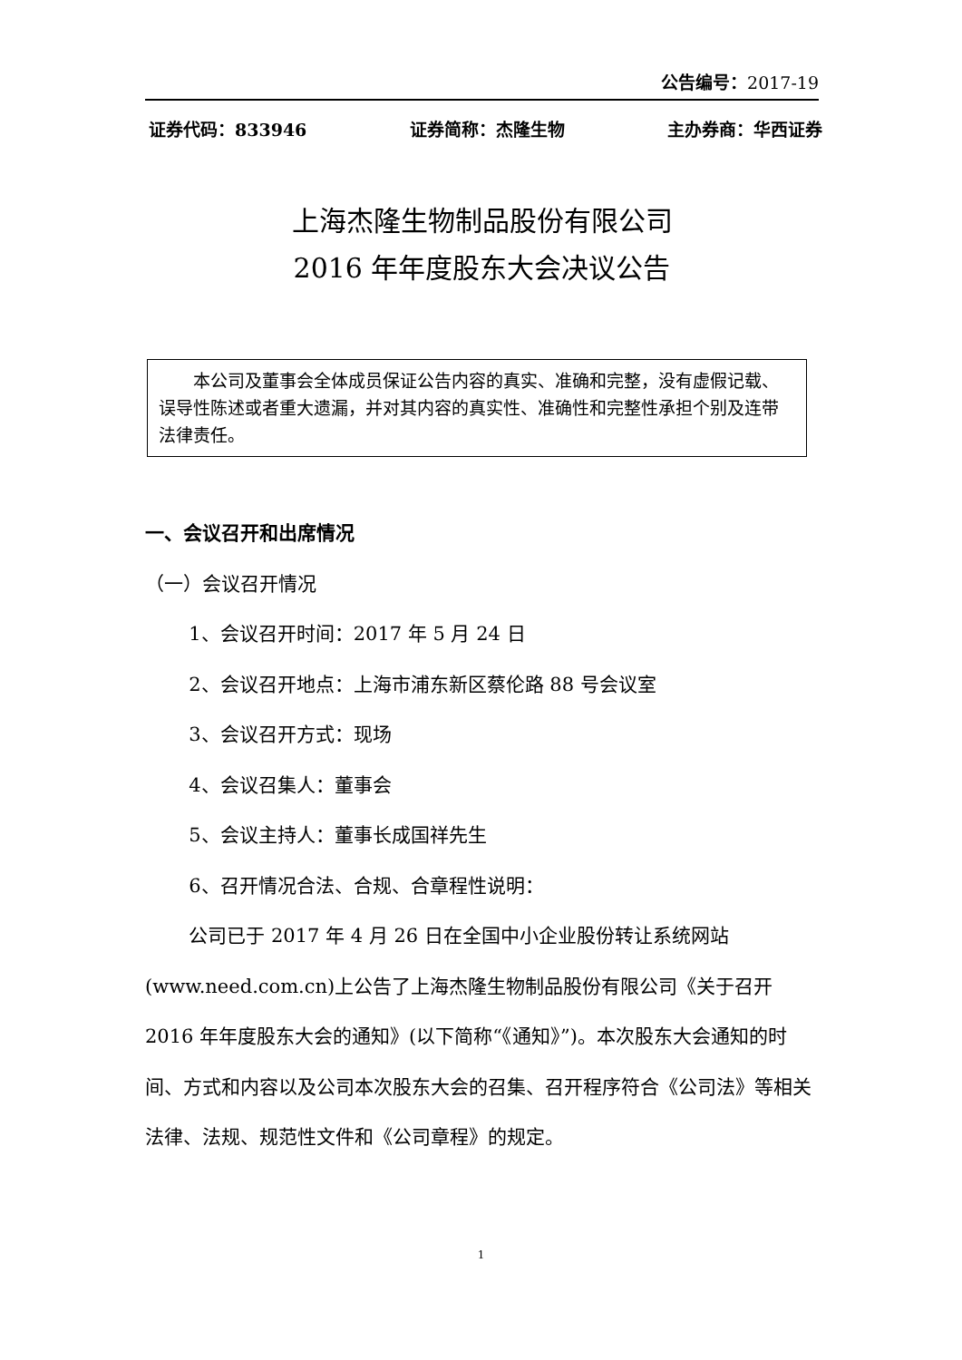公告编号：2017-19
证券代码：833946 证券简称：杰隆生物 主办券商：华西证券
上海杰隆生物制品股份有限公司
2016 年年度股东大会决议公告
本公司及董事会全体成员保证公告内容的真实、准确和完整，没有虚假记载、误导性陈述或者重大遗漏，并对其内容的真实性、准确性和完整性承担个别及连带法律责任。
一、会议召开和出席情况
（一）会议召开情况
1、会议召开时间：2017 年 5 月 24 日
2、会议召开地点：上海市浦东新区蔡伦路 88 号会议室
3、会议召开方式：现场
4、会议召集人：董事会
5、会议主持人：董事长成国祥先生
6、召开情况合法、合规、合章程性说明：
公司已于 2017 年 4 月 26 日在全国中小企业股份转让系统网站(www.need.com.cn)上公告了上海杰隆生物制品股份有限公司《关于召开 2016 年年度股东大会的通知》(以下简称“《通知》”)。本次股东大会通知的时间、方式和内容以及公司本次股东大会的召集、召开程序符合《公司法》等相关法律、法规、规范性文件和《公司章程》的规定。
1